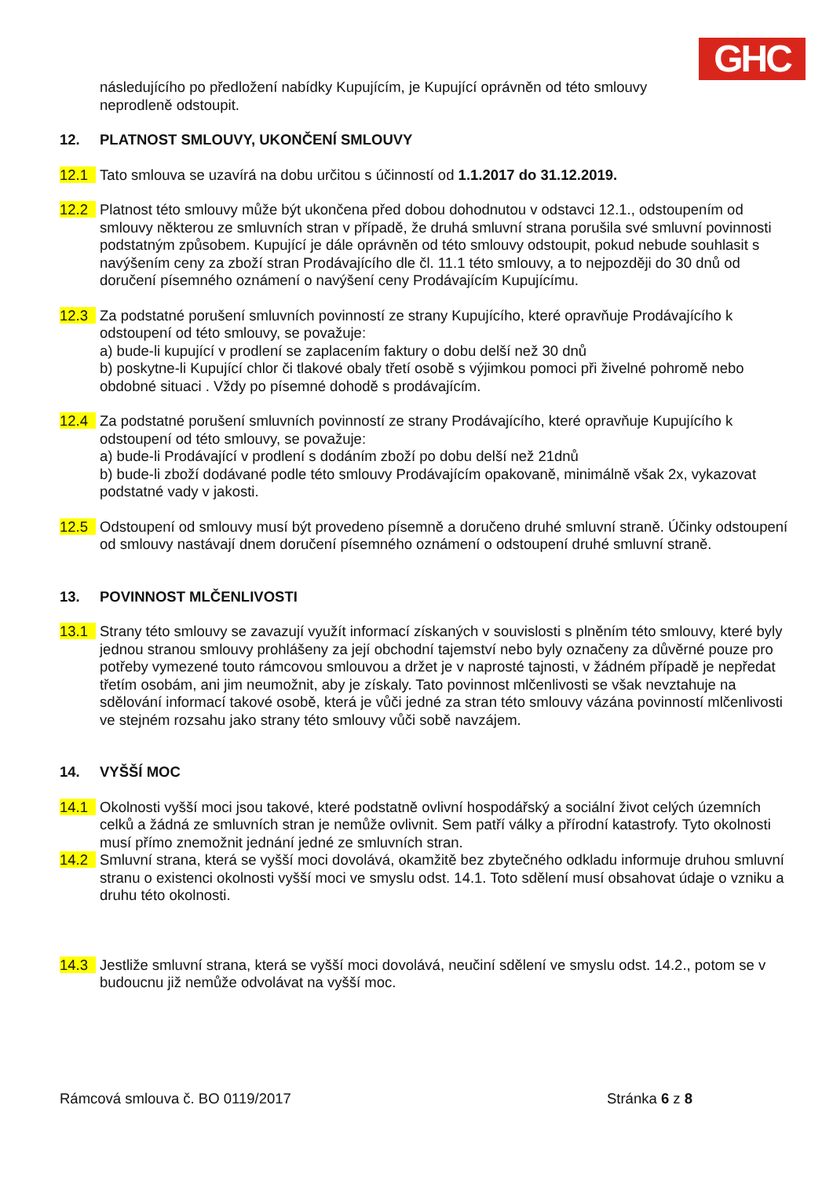GHC
následujícího po předložení nabídky Kupujícím, je Kupující oprávněn od této smlouvy neprodleně odstoupit.
12. PLATNOST SMLOUVY, UKONČENÍ SMLOUVY
12.1 Tato smlouva se uzavírá na dobu určitou s účinností od 1.1.2017 do 31.12.2019.
12.2 Platnost této smlouvy může být ukončena před dobou dohodnutou v odstavci 12.1., odstoupením od smlouvy některou ze smluvních stran v případě, že druhá smluvní strana porušila své smluvní povinnosti podstatným způsobem. Kupující je dále oprávněn od této smlouvy odstoupit, pokud nebude souhlasit s navýšením ceny za zboží stran Prodávajícího dle čl. 11.1 této smlouvy, a to nejpozději do 30 dnů od doručení písemného oznámení o navýšení ceny Prodávajícím Kupujícímu.
12.3 Za podstatné porušení smluvních povinností ze strany Kupujícího, které opravňuje Prodávajícího k odstoupení od této smlouvy, se považuje:
a) bude-li kupující v prodlení se zaplacením faktury o dobu delší než 30 dnů
b) poskytne-li Kupující chlor či tlakové obaly třetí osobě s výjimkou pomoci při živelné pohromě nebo obdobné situaci . Vždy po písemné dohodě s prodávajícím.
12.4 Za podstatné porušení smluvních povinností ze strany Prodávajícího, které opravňuje Kupujícího k odstoupení od této smlouvy, se považuje:
a) bude-li Prodávající v prodlení s dodáním zboží po dobu delší než 21dnů
b) bude-li zboží dodávané podle této smlouvy Prodávajícím opakovaně, minimálně však 2x, vykazovat podstatné vady v jakosti.
12.5 Odstoupení od smlouvy musí být provedeno písemně a doručeno druhé smluvní straně. Účinky odstoupení od smlouvy nastávají dnem doručení písemného oznámení o odstoupení druhé smluvní straně.
13. POVINNOST MLČENLIVOSTI
13.1 Strany této smlouvy se zavazují využít informací získaných v souvislosti s plněním této smlouvy, které byly jednou stranou smlouvy prohlášeny za její obchodní tajemství nebo byly označeny za důvěrné pouze pro potřeby vymezené touto rámcovou smlouvou a držet je v naprosté tajnosti, v žádném případě je nepředat třetím osobám, ani jim neumožnit, aby je získaly. Tato povinnost mlčenlivosti se však nevztahuje na sdělování informací takové osobě, která je vůči jedné za stran této smlouvy vázána povinností mlčenlivosti ve stejném rozsahu jako strany této smlouvy vůči sobě navzájem.
14. VYŠŠÍ MOC
14.1 Okolnosti vyšší moci jsou takové, které podstatně ovlivní hospodářský a sociální život celých územních celků a žádná ze smluvních stran je nemůže ovlivnit. Sem patří války a přírodní katastrofy. Tyto okolnosti musí přímo znemožnit jednání jedné ze smluvních stran.
14.2 Smluvní strana, která se vyšší moci dovolává, okamžitě bez zbytečného odkladu informuje druhou smluvní stranu o existenci okolnosti vyšší moci ve smyslu odst. 14.1. Toto sdělení musí obsahovat údaje o vzniku a druhu této okolnosti.
14.3 Jestliže smluvní strana, která se vyšší moci dovolává, neučiní sdělení ve smyslu odst. 14.2., potom se v budoucnu již nemůže odvolávat na vyšší moc.
Rámcová smlouva č. BO 0119/2017 Stránka 6 z 8